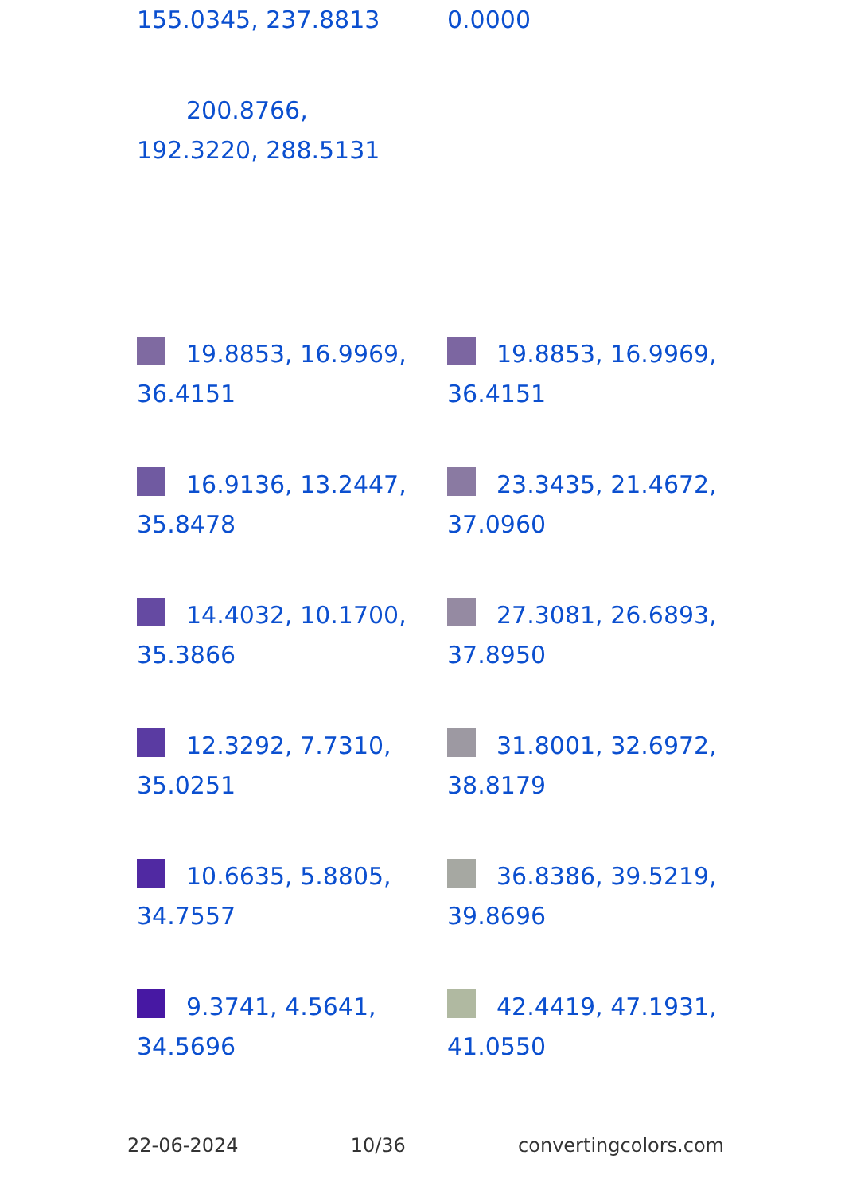155.0345, 237.8813 0.0000
200.8766,
192.3220, 288.5131
19.8853, 16.9969,
36.4151
19.8853, 16.9969,
36.4151
16.9136, 13.2447,
35.8478
23.3435, 21.4672,
37.0960
14.4032, 10.1700,
35.3866
27.3081, 26.6893,
37.8950
12.3292, 7.7310,
35.0251
31.8001, 32.6972,
38.8179
10.6635, 5.8805,
34.7557
36.8386, 39.5219,
39.8696
9.3741, 4.5641,
34.5696
42.4419, 47.1931,
41.0550
22-06-2024 10/36 convertingcolors.com